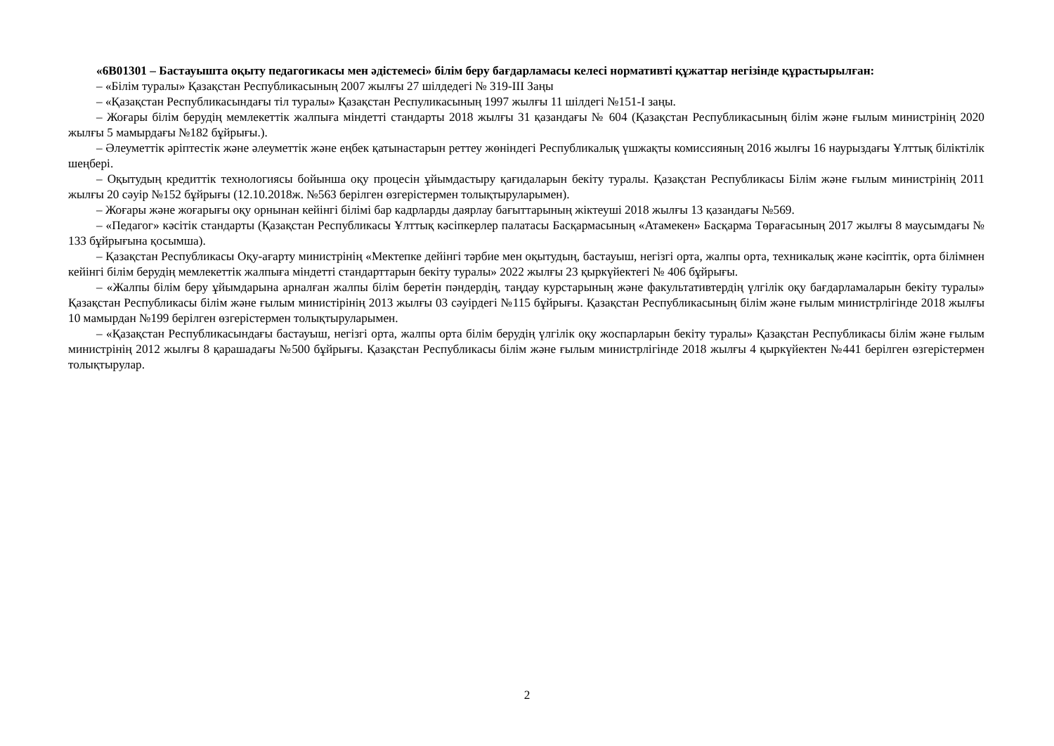«6В01301 – Бастауышта оқыту педагогикасы мен әдістемесі» білім беру бағдарламасы келесі нормативті құжаттар негізінде құрастырылған:
– «Білім туралы» Қазақстан Республикасының 2007 жылғы 27 шілдедегі № 319-III Заңы
– «Қазақстан Республикасындағы тіл туралы» Қазақстан Респуликасының 1997 жылғы 11 шілдегі №151-I заңы.
– Жоғары білім берудің мемлекеттік жалпыға міндетті стандарты 2018 жылғы 31 қазандағы № 604 (Қазақстан Республикасының білім және ғылым министрінің 2020 жылғы 5 мамырдағы №182 бұйрығы.).
– Әлеуметтік әріптестік және әлеуметтік және еңбек қатынастарын реттеу жөніндегі Республикалық үшжақты комиссияның 2016 жылғы 16 наурыздағы Ұлттық біліктілік шеңбері.
– Оқытудың кредиттік технологиясы бойынша оқу процесін ұйымдастыру қағидаларын бекіту туралы. Қазақстан Республикасы Білім және ғылым министрінің 2011 жылғы 20 сәуір №152 бұйрығы (12.10.2018ж. №563 берілген өзгерістермен толықтыруларымен).
– Жоғары және жоғарығы оқу орнынан кейінгі білімі бар кадрларды даярлау бағыттарының жіктеуші 2018 жылғы 13 қазандағы №569.
– «Педагог» кәсітік стандарты (Қазақстан Республикасы Ұлттық кәсіпкерлер палатасы Басқармасының «Атамекен» Басқарма Төрағасының 2017 жылғы 8 маусымдағы № 133 бұйрығына қосымша).
– Қазақстан Республикасы Оқу-ағарту министрінің «Мектепке дейінгі тәрбие мен оқытудың, бастауыш, негізгі орта, жалпы орта, техникалық және кәсіптік, орта білімнен кейінгі білім берудің мемлекеттік жалпыға міндетті стандарттарын бекіту туралы» 2022 жылғы 23 қыркүйектегі № 406 бұйрығы.
– «Жалпы білім беру ұйымдарына арналған жалпы білім беретін пәндердің, таңдау курстарының және факультативтердің үлгілік оқу бағдарламаларын бекіту туралы» Қазақстан Республикасы білім және ғылым министірінің 2013 жылғы 03 сәуірдегі №115 бұйрығы. Қазақстан Республикасының білім және ғылым министрлігінде 2018 жылғы 10 мамырдан №199 берілген өзгерістермен толықтыруларымен.
– «Қазақстан Республикасындағы бастауыш, негізгі орта, жалпы орта білім берудің үлгілік оқу жоспарларын бекіту туралы» Қазақстан Республикасы білім және ғылым министрінің 2012 жылғы 8 қарашадағы №500 бұйрығы. Қазақстан Республикасы білім және ғылым министрлігінде 2018 жылғы 4 қыркүйектен №441 берілген өзгерістермен толықтырулар.
2